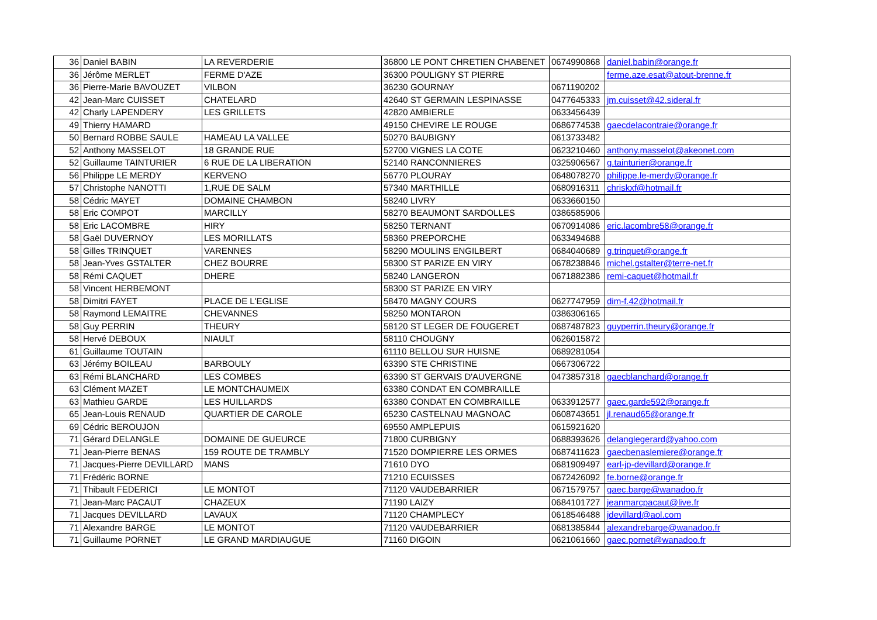| 36 | Daniel BABIN | LA REVERDERIE | 36800 LE PONT CHRETIEN CHABENET | 0674990868 | daniel.babin@orange.fr |
| 36 | Jérôme MERLET | FERME D'AZE | 36300 POULIGNY ST PIERRE | | ferme.aze.esat@atout-brenne.fr |
| 36 | Pierre-Marie BAVOUZET | VILBON | 36230 GOURNAY | 0671190202 | |
| 42 | Jean-Marc CUISSET | CHATELARD | 42640 ST GERMAIN LESPINASSE | 0477645333 | jm.cuisset@42.sideral.fr |
| 42 | Charly LAPENDERY | LES GRILLETS | 42820 AMBIERLE | 0633456439 | |
| 49 | Thierry HAMARD | | 49150 CHEVIRE LE ROUGE | 0686774538 | gaecdelacontraie@orange.fr |
| 50 | Bernard ROBBE SAULE | HAMEAU LA VALLEE | 50270 BAUBIGNY | 0613733482 | |
| 52 | Anthony MASSELOT | 18 GRANDE RUE | 52700 VIGNES LA COTE | 0623210460 | anthony.masselot@akeonet.com |
| 52 | Guillaume TAINTURIER | 6 RUE DE LA LIBERATION | 52140 RANCONNIERES | 0325906567 | g.tainturier@orange.fr |
| 56 | Philippe LE MERDY | KERVENO | 56770 PLOURAY | 0648078270 | philippe.le-merdy@orange.fr |
| 57 | Christophe NANOTTI | 1,RUE DE SALM | 57340 MARTHILLE | 0680916311 | chriskxf@hotmail.fr |
| 58 | Cédric MAYET | DOMAINE CHAMBON | 58240 LIVRY | 0633660150 | |
| 58 | Eric COMPOT | MARCILLY | 58270 BEAUMONT SARDOLLES | 0386585906 | |
| 58 | Eric LACOMBRE | HIRY | 58250 TERNANT | 0670914086 | eric.lacombre58@orange.fr |
| 58 | Gaël DUVERNOY | LES MORILLATS | 58360 PREPORCHE | 0633494688 | |
| 58 | Gilles TRINQUET | VARENNES | 58290 MOULINS ENGILBERT | 0684040689 | g.trinquet@orange.fr |
| 58 | Jean-Yves GSTALTER | CHEZ BOURRE | 58300 ST PARIZE EN VIRY | 0678238846 | michel.gstalter@terre-net.fr |
| 58 | Rémi CAQUET | DHERE | 58240 LANGERON | 0671882386 | remi-caquet@hotmail.fr |
| 58 | Vincent HERBEMONT | | 58300 ST PARIZE EN VIRY | | |
| 58 | Dimitri FAYET | PLACE DE L'EGLISE | 58470 MAGNY COURS | 0627747959 | dim-f.42@hotmail.fr |
| 58 | Raymond LEMAITRE | CHEVANNES | 58250 MONTARON | 0386306165 | |
| 58 | Guy PERRIN | THEURY | 58120 ST LEGER DE FOUGERET | 0687487823 | guyperrin.theury@orange.fr |
| 58 | Hervé DEBOUX | NIAULT | 58110 CHOUGNY | 0626015872 | |
| 61 | Guillaume TOUTAIN | | 61110 BELLOU SUR HUISNE | 0689281054 | |
| 63 | Jérémy BOILEAU | BARBOULY | 63390 STE CHRISTINE | 0667306722 | |
| 63 | Rémi BLANCHARD | LES COMBES | 63390 ST GERVAIS D'AUVERGNE | 0473857318 | gaecblanchard@orange.fr |
| 63 | Clément MAZET | LE MONTCHAUMEIX | 63380 CONDAT EN COMBRAILLE | | |
| 63 | Mathieu GARDE | LES HUILLARDS | 63380 CONDAT EN COMBRAILLE | 0633912577 | gaec.garde592@orange.fr |
| 65 | Jean-Louis RENAUD | QUARTIER DE CAROLE | 65230 CASTELNAU MAGNOAC | 0608743651 | jl.renaud65@orange.fr |
| 69 | Cédric BEROUJON | | 69550 AMPLEPUIS | 0615921620 | |
| 71 | Gérard DELANGLE | DOMAINE DE GUEURCE | 71800 CURBIGNY | 0688393626 | delanglegerard@yahoo.com |
| 71 | Jean-Pierre BENAS | 159 ROUTE DE TRAMBLY | 71520 DOMPIERRE LES ORMES | 0687411623 | gaecbenaslemiere@orange.fr |
| 71 | Jacques-Pierre DEVILLARD | MANS | 71610 DYO | 0681909497 | earl-jp-devillard@orange.fr |
| 71 | Frédéric BORNE | | 71210 ECUISSES | 0672426092 | fe.borne@orange.fr |
| 71 | Thibault FEDERICI | LE MONTOT | 71120 VAUDEBARRIER | 0671579757 | gaec.barge@wanadoo.fr |
| 71 | Jean-Marc PACAUT | CHAZEUX | 71190 LAIZY | 0684101727 | jeanmarcpacaut@live.fr |
| 71 | Jacques DEVILLARD | LAVAUX | 71120 CHAMPLECY | 0618546488 | jdevillard@aol.com |
| 71 | Alexandre BARGE | LE MONTOT | 71120 VAUDEBARRIER | 0681385844 | alexandrebarge@wanadoo.fr |
| 71 | Guillaume PORNET | LE GRAND MARDIAUGUE | 71160 DIGOIN | 0621061660 | gaec.pornet@wanadoo.fr |